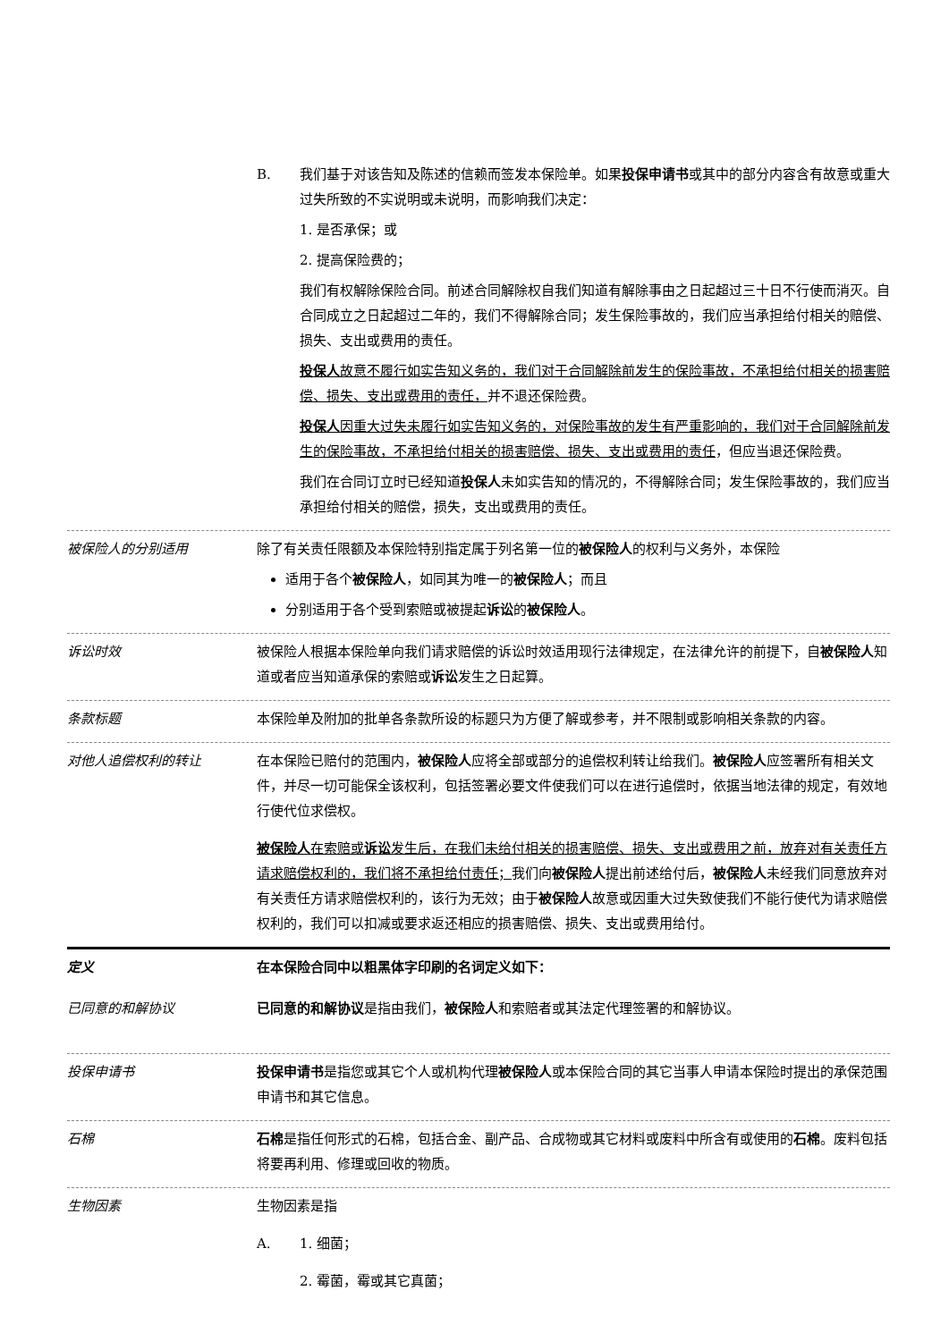B. 我们基于对该告知及陈述的信赖而签发本保险单。如果投保申请书或其中的部分内容含有故意或重大过失所致的不实说明或未说明，而影响我们决定：
1. 是否承保；或
2. 提高保险费的；
我们有权解除保险合同。前述合同解除权自我们知道有解除事由之日起超过三十日不行使而消灭。自合同成立之日起超过二年的，我们不得解除合同；发生保险事故的，我们应当承担给付相关的赔偿、损失、支出或费用的责任。
投保人故意不履行如实告知义务的，我们对于合同解除前发生的保险事故，不承担给付相关的损害赔偿、损失、支出或费用的责任，并不退还保险费。
投保人因重大过失未履行如实告知义务的，对保险事故的发生有严重影响的，我们对于合同解除前发生的保险事故，不承担给付相关的损害赔偿、损失、支出或费用的责任，但应当退还保险费。
我们在合同订立时已经知道投保人未如实告知的情况的，不得解除合同；发生保险事故的，我们应当承担给付相关的赔偿，损失，支出或费用的责任。
被保险人的分别适用 除了有关责任限额及本保险特别指定属于列名第一位的被保险人的权利与义务外，本保险
适用于各个被保险人，如同其为唯一的被保险人；而且
分别适用于各个受到索赔或被提起诉讼的被保险人。
诉讼时效 被保险人根据本保险单向我们请求赔偿的诉讼时效适用现行法律规定，在法律允许的前提下，自被保险人知道或者应当知道承保的索赔或诉讼发生之日起算。
条款标题 本保险单及附加的批单各条款所设的标题只为方便了解或参考，并不限制或影响相关条款的内容。
对他人追偿权利的转让 在本保险已赔付的范围内，被保险人应将全部或部分的追偿权利转让给我们。被保险人应签署所有相关文件，并尽一切可能保全该权利，包括签署必要文件使我们可以在进行追偿时，依据当地法律的规定，有效地行使代位求偿权。
被保险人在索赔或诉讼发生后，在我们未给付相关的损害赔偿、损失、支出或费用之前，放弃对有关责任方请求赔偿权利的，我们将不承担给付责任；我们向被保险人提出前述给付后，被保险人未经我们同意放弃对有关责任方请求赔偿权利的，该行为无效；由于被保险人故意或因重大过失致使我们不能行使代为请求赔偿权利的，我们可以扣减或要求返还相应的损害赔偿、损失、支出或费用给付。
定义 在本保险合同中以粗黑体字印刷的名词定义如下：
已同意的和解协议 已同意的和解协议是指由我们，被保险人和索赔者或其法定代理签署的和解协议。
投保申请书 投保申请书是指您或其它个人或机构代理被保险人或本保险合同的其它当事人申请本保险时提出的承保范围申请书和其它信息。
石棉 石棉是指任何形式的石棉，包括合金、副产品、合成物或其它材料或废料中所含有或使用的石棉。废料包括将要再利用、修理或回收的物质。
生物因素 生物因素是指
A. 1. 细菌；
2. 霉菌，霉或其它真菌；